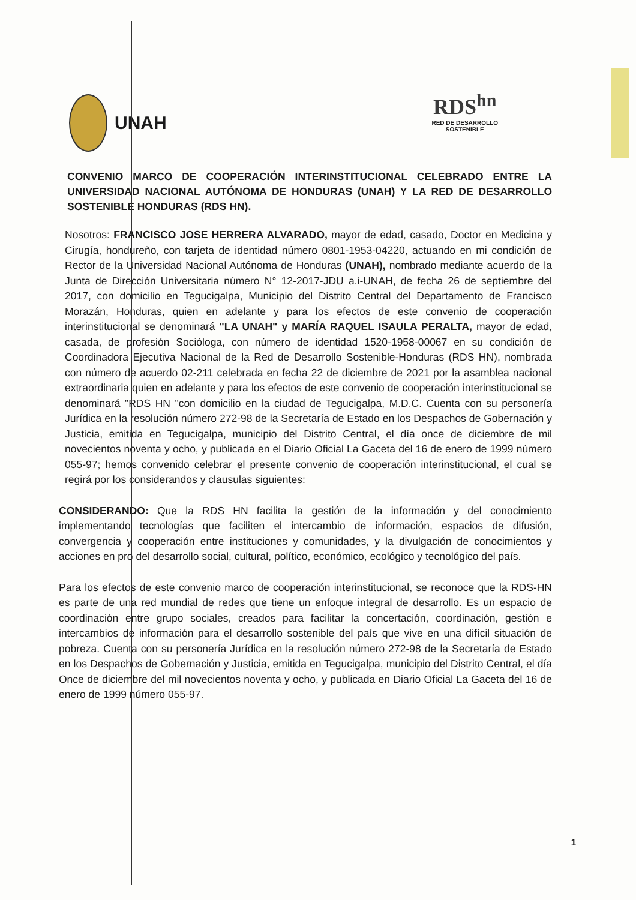UNAH
RDS<sup>hn</sup>
RED DE DESARROLLO
SOSTENIBLE
CONVENIO MARCO DE COOPERACIÓN INTERINSTITUCIONAL CELEBRADO ENTRE LA UNIVERSIDAD NACIONAL AUTÓNOMA DE HONDURAS (UNAH) Y LA RED DE DESARROLLO SOSTENIBLE HONDURAS (RDS HN).
Nosotros: FRANCISCO JOSE HERRERA ALVARADO, mayor de edad, casado, Doctor en Medicina y Cirugía, hondureño, con tarjeta de identidad número 0801-1953-04220, actuando en mi condición de Rector de la Universidad Nacional Autónoma de Honduras (UNAH), nombrado mediante acuerdo de la Junta de Dirección Universitaria número N° 12-2017-JDU a.i-UNAH, de fecha 26 de septiembre del 2017, con domicilio en Tegucigalpa, Municipio del Distrito Central del Departamento de Francisco Morazán, Honduras, quien en adelante y para los efectos de este convenio de cooperación interinstitucional se denominará "LA UNAH" y MARÍA RAQUEL ISAULA PERALTA, mayor de edad, casada, de profesión Socióloga, con número de identidad 1520-1958-00067 en su condición de Coordinadora Ejecutiva Nacional de la Red de Desarrollo Sostenible-Honduras (RDS HN), nombrada con número de acuerdo 02-211 celebrada en fecha 22 de diciembre de 2021 por la asamblea nacional extraordinaria quien en adelante y para los efectos de este convenio de cooperación interinstitucional se denominará "RDS HN "con domicilio en la ciudad de Tegucigalpa, M.D.C. Cuenta con su personería Jurídica en la resolución número 272-98 de la Secretaría de Estado en los Despachos de Gobernación y Justicia, emitida en Tegucigalpa, municipio del Distrito Central, el día once de diciembre de mil novecientos noventa y ocho, y publicada en el Diario Oficial La Gaceta del 16 de enero de 1999 número 055-97; hemos convenido celebrar el presente convenio de cooperación interinstitucional, el cual se regirá por los considerandos y clausulas siguientes:
CONSIDERANDO: Que la RDS HN facilita la gestión de la información y del conocimiento implementando tecnologías que faciliten el intercambio de información, espacios de difusión, convergencia y cooperación entre instituciones y comunidades, y la divulgación de conocimientos y acciones en pro del desarrollo social, cultural, político, económico, ecológico y tecnológico del país.
Para los efectos de este convenio marco de cooperación interinstitucional, se reconoce que la RDS-HN es parte de una red mundial de redes que tiene un enfoque integral de desarrollo. Es un espacio de coordinación entre grupo sociales, creados para facilitar la concertación, coordinación, gestión e intercambios de información para el desarrollo sostenible del país que vive en una difícil situación de pobreza. Cuenta con su personería Jurídica en la resolución número 272-98 de la Secretaría de Estado en los Despachos de Gobernación y Justicia, emitida en Tegucigalpa, municipio del Distrito Central, el día Once de diciembre del mil novecientos noventa y ocho, y publicada en Diario Oficial La Gaceta del 16 de enero de 1999 número 055-97.
1